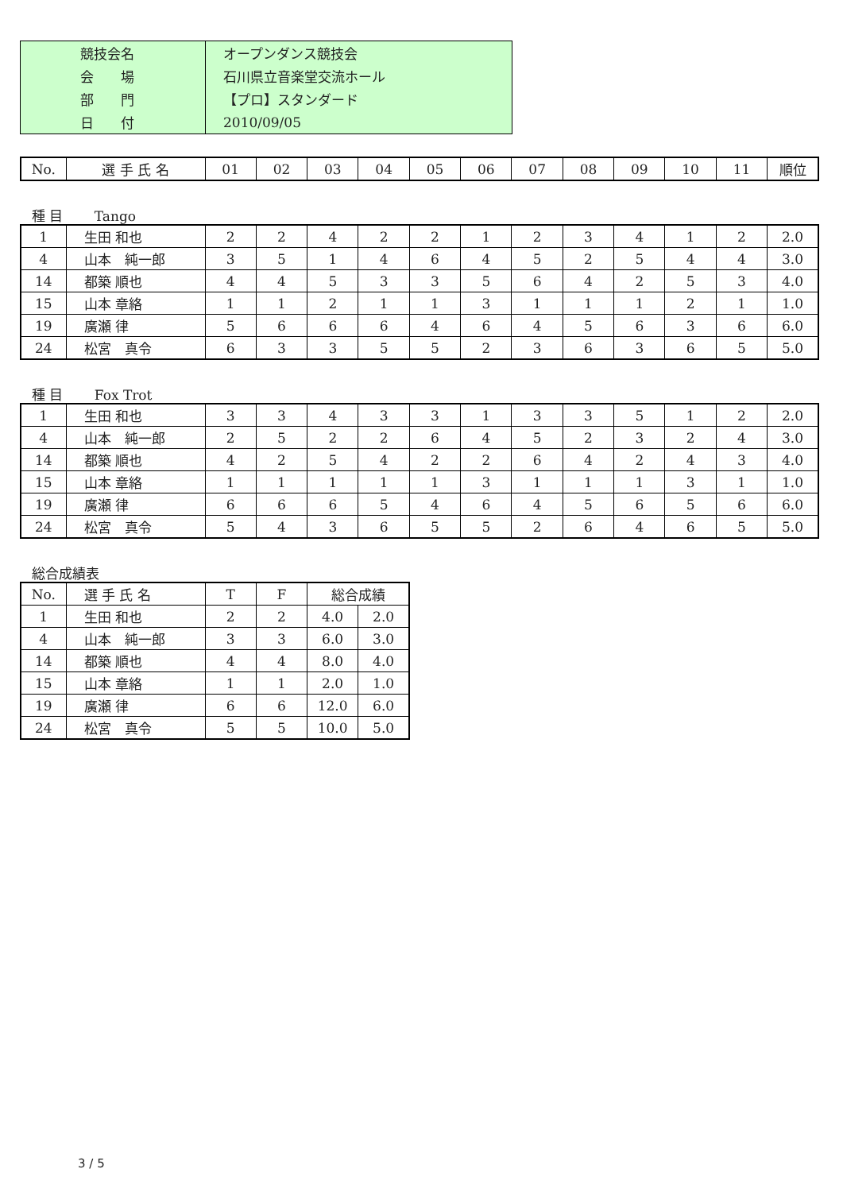| 競技会名 | オープンダンス競技会 |
| 会 場 | 石川県立音楽堂交流ホール |
| 部 門 | 【プロ】スタンダード |
| 日 付 | 2010/09/05 |
| No. | 選 手 氏 名 | 01 | 02 | 03 | 04 | 05 | 06 | 07 | 08 | 09 | 10 | 11 | 順位 |
種 目　　 Tango
| 1 | 生田 和也 | 2 | 2 | 4 | 2 | 2 | 1 | 2 | 3 | 4 | 1 | 2 | 2.0 |
| 4 | 山本 純一郎 | 3 | 5 | 1 | 4 | 6 | 4 | 5 | 2 | 5 | 4 | 4 | 3.0 |
| 14 | 都築 順也 | 4 | 4 | 5 | 3 | 3 | 5 | 6 | 4 | 2 | 5 | 3 | 4.0 |
| 15 | 山本 章絡 | 1 | 1 | 2 | 1 | 1 | 3 | 1 | 1 | 1 | 2 | 1 | 1.0 |
| 19 | 廣瀬 律 | 5 | 6 | 6 | 6 | 4 | 6 | 4 | 5 | 6 | 3 | 6 | 6.0 |
| 24 | 松宮 真令 | 6 | 3 | 3 | 5 | 5 | 2 | 3 | 6 | 3 | 6 | 5 | 5.0 |
種 目　　 Fox Trot
| 1 | 生田 和也 | 3 | 3 | 4 | 3 | 3 | 1 | 3 | 3 | 5 | 1 | 2 | 2.0 |
| 4 | 山本 純一郎 | 2 | 5 | 2 | 2 | 6 | 4 | 5 | 2 | 3 | 2 | 4 | 3.0 |
| 14 | 都築 順也 | 4 | 2 | 5 | 4 | 2 | 2 | 6 | 4 | 2 | 4 | 3 | 4.0 |
| 15 | 山本 章絡 | 1 | 1 | 1 | 1 | 1 | 3 | 1 | 1 | 1 | 3 | 1 | 1.0 |
| 19 | 廣瀬 律 | 6 | 6 | 6 | 5 | 4 | 6 | 4 | 5 | 6 | 5 | 6 | 6.0 |
| 24 | 松宮 真令 | 5 | 4 | 3 | 6 | 5 | 5 | 2 | 6 | 4 | 6 | 5 | 5.0 |
総合成績表
| No. | 選 手 氏 名 | T | F | 総合成績 | |
| 1 | 生田 和也 | 2 | 2 | 4.0 | 2.0 |
| 4 | 山本 純一郎 | 3 | 3 | 6.0 | 3.0 |
| 14 | 都築 順也 | 4 | 4 | 8.0 | 4.0 |
| 15 | 山本 章絡 | 1 | 1 | 2.0 | 1.0 |
| 19 | 廣瀬 律 | 6 | 6 | 12.0 | 6.0 |
| 24 | 松宮 真令 | 5 | 5 | 10.0 | 5.0 |
3 / 5